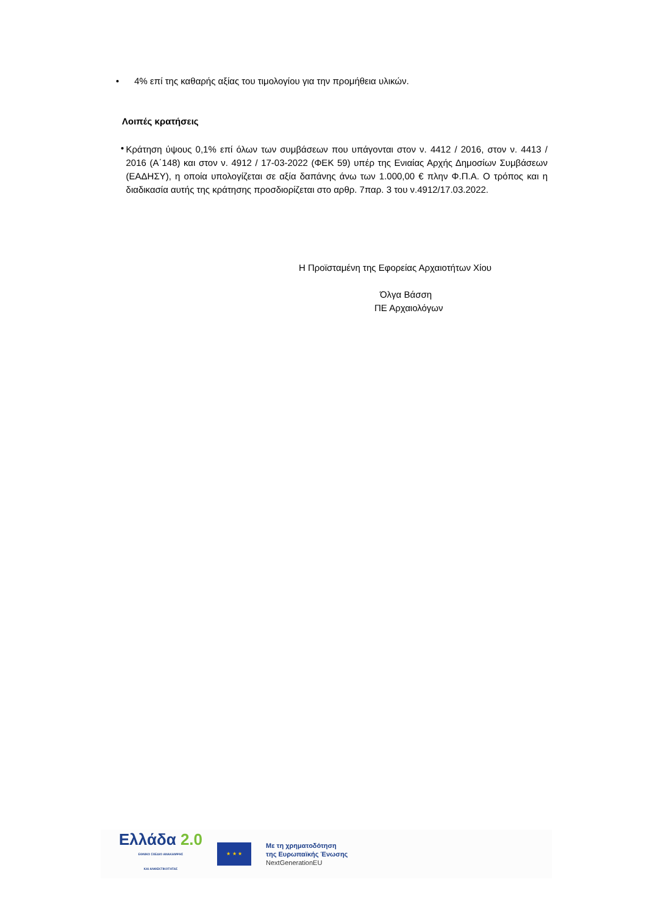• 4% επί της καθαρής αξίας του τιμολογίου για την προμήθεια υλικών.
Λοιπές κρατήσεις
•
Κράτηση ύψους 0,1% επί όλων των συμβάσεων που υπάγονται στον ν. 4412 / 2016, στον ν. 4413 / 2016 (Α΄148) και στον ν. 4912 / 17-03-2022 (ΦΕΚ 59) υπέρ της Ενιαίας Αρχής Δημοσίων Συμβάσεων (ΕΑΔΗΣΥ), η οποία υπολογίζεται σε αξία δαπάνης άνω των 1.000,00 € πλην Φ.Π.Α. Ο τρόπος και η διαδικασία αυτής της κράτησης προσδιορίζεται στο αρθρ. 7παρ. 3 του ν.4912/17.03.2022.
Η Προϊσταμένη της Εφορείας Αρχαιοτήτων Χίου
Όλγα Βάσση
ΠΕ Αρχαιολόγων
Ελλάδα 2.0
ΕΘΝΙΚΟ ΣΧΕΔΙΟ ΑΝΑΚΑΜΨΗΣ
ΚΑΙ ΑΝΘΕΚΤΙΚΟΤΗΤΑΣ
★ ★ ★
Με τη χρηματοδότηση
της Ευρωπαϊκής Ένωσης
NextGenerationEU